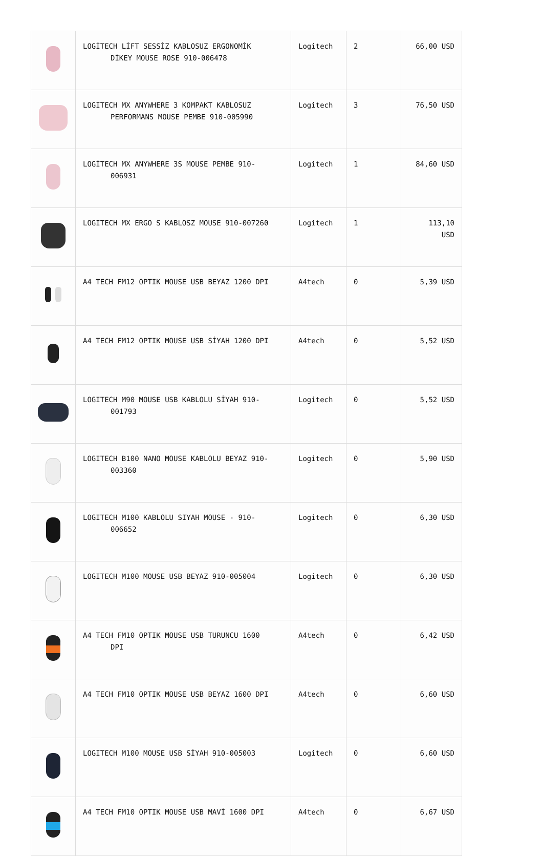| | LOGİTECH LİFT SESSİZ KABLOSUZ ERGONOMİK DİKEY MOUSE ROSE 910-006478 | Logitech | 2 | 66,00 USD |
| | LOGITECH MX ANYWHERE 3 KOMPAKT KABLOSUZ PERFORMANS MOUSE PEMBE 910-005990 | Logitech | 3 | 76,50 USD |
| | LOGİTECH MX ANYWHERE 3S MOUSE PEMBE 910- 006931 | Logitech | 1 | 84,60 USD |
| | LOGITECH MX ERGO S KABLOSZ MOUSE 910-007260 | Logitech | 1 | 113,10 USD |
| | A4 TECH FM12 OPTIK MOUSE USB BEYAZ 1200 DPI | A4tech | 0 | 5,39 USD |
| | A4 TECH FM12 OPTIK MOUSE USB SİYAH 1200 DPI | A4tech | 0 | 5,52 USD |
| | LOGITECH M90 MOUSE USB KABLOLU SİYAH 910- 001793 | Logitech | 0 | 5,52 USD |
| | LOGITECH B100 NANO MOUSE KABLOLU BEYAZ 910- 003360 | Logitech | 0 | 5,90 USD |
| | LOGITECH M100 KABLOLU SIYAH MOUSE - 910- 006652 | Logitech | 0 | 6,30 USD |
| | LOGITECH M100 MOUSE USB BEYAZ 910-005004 | Logitech | 0 | 6,30 USD |
| | A4 TECH FM10 OPTIK MOUSE USB TURUNCU 1600 DPI | A4tech | 0 | 6,42 USD |
| | A4 TECH FM10 OPTIK MOUSE USB BEYAZ 1600 DPI | A4tech | 0 | 6,60 USD |
| | LOGITECH M100 MOUSE USB SİYAH 910-005003 | Logitech | 0 | 6,60 USD |
| | A4 TECH FM10 OPTIK MOUSE USB MAVİ 1600 DPI | A4tech | 0 | 6,67 USD |